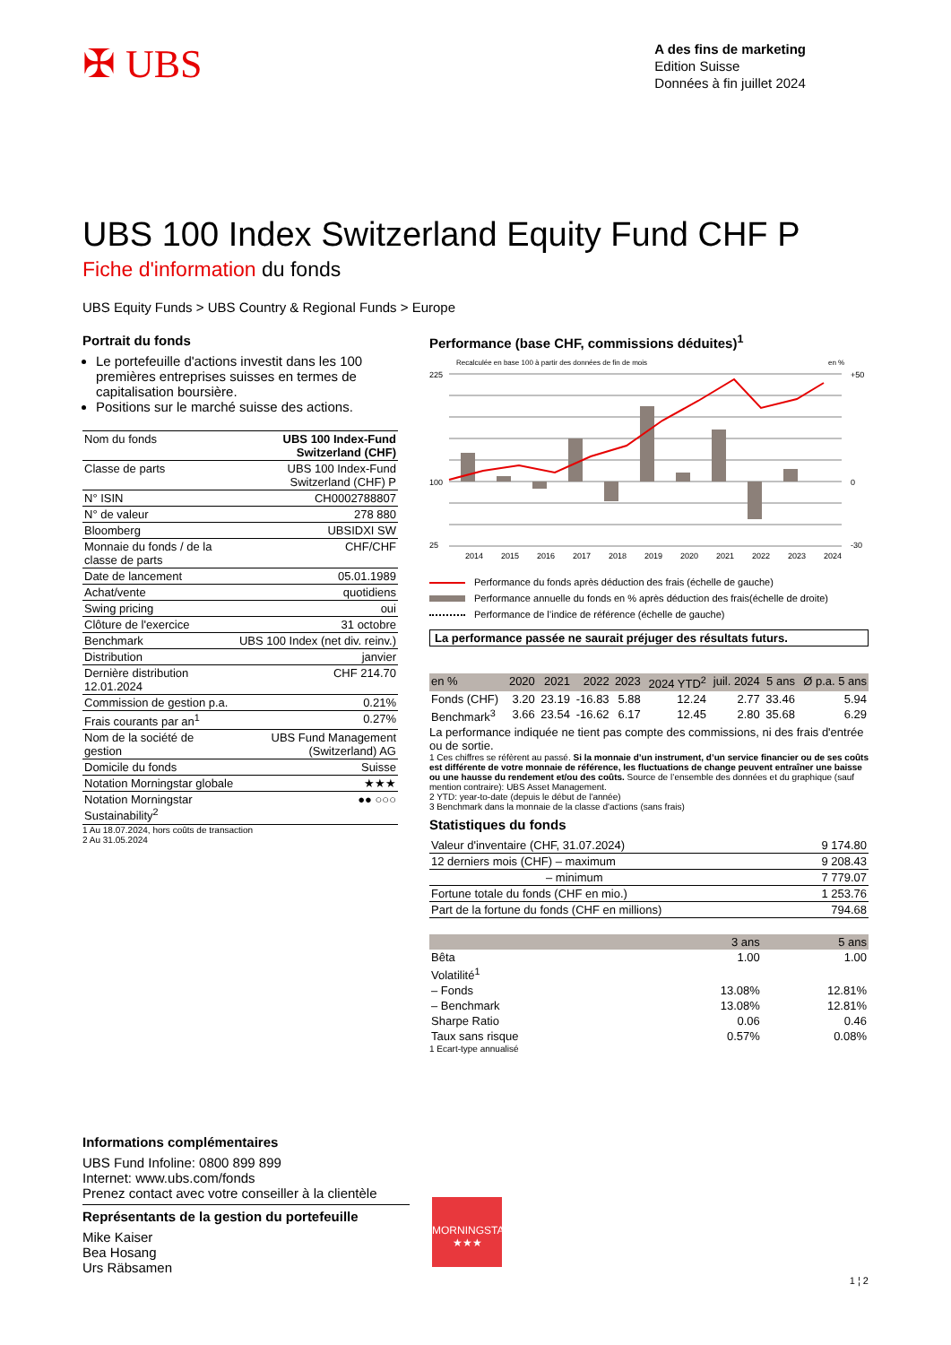✠ UBS
A des fins de marketing
Edition Suisse
Données à fin juillet 2024
UBS 100 Index Switzerland Equity Fund CHF P
Fiche d'information du fonds
UBS Equity Funds > UBS Country & Regional Funds > Europe
Portrait du fonds
Le portefeuille d'actions investit dans les 100 premières entreprises suisses en termes de capitalisation boursière.
Positions sur le marché suisse des actions.
| Nom du fonds | UBS 100 Index-Fund Switzerland (CHF) |
| Classe de parts | UBS 100 Index-Fund Switzerland (CHF) P |
| N° ISIN | CH0002788807 |
| N° de valeur | 278 880 |
| Bloomberg | UBSIDXI SW |
| Monnaie du fonds / de la classe de parts | CHF/CHF |
| Date de lancement | 05.01.1989 |
| Achat/vente | quotidiens |
| Swing pricing | oui |
| Clôture de l'exercice | 31 octobre |
| Benchmark | UBS 100 Index (net div. reinv.) |
| Distribution | janvier |
| Dernière distribution 12.01.2024 | CHF 214.70 |
| Commission de gestion p.a. | 0.21% |
| Frais courants par an<sup>1</sup> | 0.27% |
| Nom de la société de gestion | UBS Fund Management (Switzerland) AG |
| Domicile du fonds | Suisse |
| Notation Morningstar globale | ★★★ |
| Notation Morningstar Sustainability<sup>2</sup> | ●● ○○○ |
1 Au 18.07.2024, hors coûts de transaction
2 Au 31.05.2024
Performance (base CHF, commissions déduites)<sup>1</sup>
Recalculée en base 100 à partir des données de fin de mois
en %
225
100
25
+50
0
-30
2014
2015
2016
2017
2018
2019
2020
2021
2022
2023
2024
Performance du fonds après déduction des frais (échelle de gauche)
Performance annuelle du fonds en % après déduction des frais(échelle de droite)
Performance de l’indice de référence (échelle de gauche)
La performance passée ne saurait préjuger des résultats futurs.
| en % | 2020 | 2021 | 2022 | 2023 | 2024 YTD<sup>2</sup> | juil. 2024 | 5 ans | Ø p.a. 5 ans |
| --- | --- | --- | --- | --- | --- | --- | --- | --- |
| Fonds (CHF) | 3.20 | 23.19 | -16.83 | 5.88 | 12.24 | 2.77 | 33.46 | 5.94 |
| Benchmark<sup>3</sup> | 3.66 | 23.54 | -16.62 | 6.17 | 12.45 | 2.80 | 35.68 | 6.29 |
La performance indiquée ne tient pas compte des commissions, ni des frais d'entrée ou de sortie.
1 Ces chiffres se réfèrent au passé. Si la monnaie d’un instrument, d’un service financier ou de ses coûts est différente de votre monnaie de référence, les fluctuations de change peuvent entraîner une baisse ou une hausse du rendement et/ou des coûts. Source de l’ensemble des données et du graphique (sauf mention contraire): UBS Asset Management.
2 YTD: year-to-date (depuis le début de l'année)
3 Benchmark dans la monnaie de la classe d'actions (sans frais)
Statistiques du fonds
| Valeur d'inventaire (CHF, 31.07.2024) | 9 174.80 |
| 12 derniers mois (CHF) – maximum | 9 208.43 |
| – minimum | 7 779.07 |
| Fortune totale du fonds (CHF en mio.) | 1 253.76 |
| Part de la fortune du fonds (CHF en millions) | 794.68 |
| | 3 ans | 5 ans |
| --- | --- | --- |
| Bêta | 1.00 | 1.00 |
| Volatilité<sup>1</sup> | | |
| – Fonds | 13.08% | 12.81% |
| – Benchmark | 13.08% | 12.81% |
| Sharpe Ratio | 0.06 | 0.46 |
| Taux sans risque | 0.57% | 0.08% |
1 Ecart-type annualisé
Informations complémentaires
UBS Fund Infoline: 0800 899 899
Internet: www.ubs.com/fonds
Prenez contact avec votre conseiller à la clientèle
Représentants de la gestion du portefeuille
Mike Kaiser
Bea Hosang
Urs Räbsamen
MORNINGSTAR
★★★
1 ¦ 2